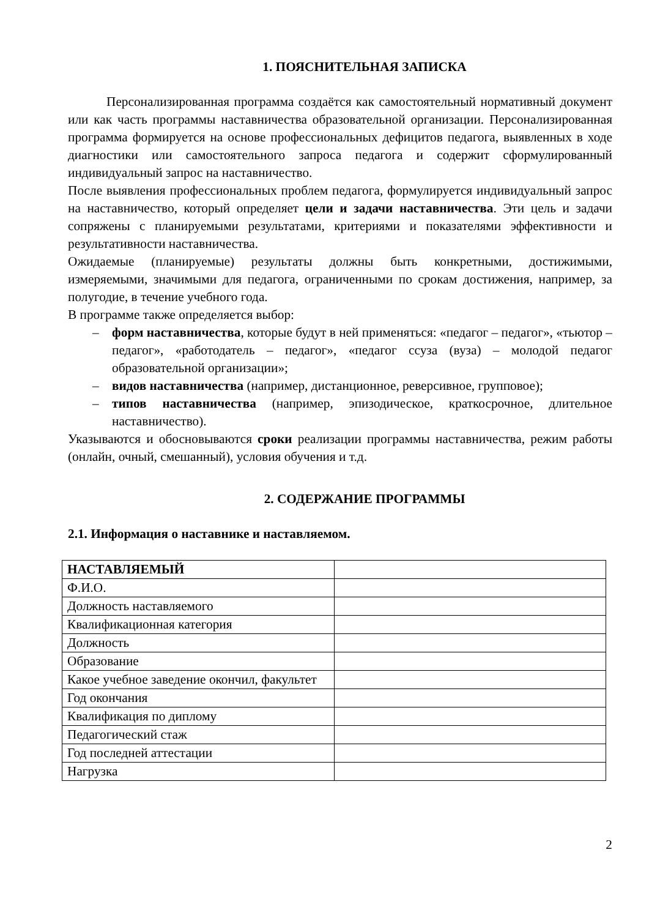1. ПОЯСНИТЕЛЬНАЯ ЗАПИСКА
Персонализированная программа создаётся как самостоятельный нормативный документ или как часть программы наставничества образовательной организации. Персонализированная программа формируется на основе профессиональных дефицитов педагога, выявленных в ходе диагностики или самостоятельного запроса педагога и содержит сформулированный индивидуальный запрос на наставничество.
После выявления профессиональных проблем педагога, формулируется индивидуальный запрос на наставничество, который определяет цели и задачи наставничества. Эти цель и задачи сопряжены с планируемыми результатами, критериями и показателями эффективности и результативности наставничества.
Ожидаемые (планируемые) результаты должны быть конкретными, достижимыми, измеряемыми, значимыми для педагога, ограниченными по срокам достижения, например, за полугодие, в течение учебного года.
В программе также определяется выбор:
– форм наставничества, которые будут в ней применяться: «педагог – педагог», «тьютор – педагог», «работодатель – педагог», «педагог ссуза (вуза) – молодой педагог образовательной организации»;
– видов наставничества (например, дистанционное, реверсивное, групповое);
– типов наставничества (например, эпизодическое, краткосрочное, длительное наставничество).
Указываются и обосновываются сроки реализации программы наставничества, режим работы (онлайн, очный, смешанный), условия обучения и т.д.
2. СОДЕРЖАНИЕ ПРОГРАММЫ
2.1. Информация о наставнике и наставляемом.
| НАСТАВЛЯЕМЫЙ | |
| Ф.И.О. | |
| Должность наставляемого | |
| Квалификационная категория | |
| Должность | |
| Образование | |
| Какое учебное заведение окончил, факультет | |
| Год окончания | |
| Квалификация по диплому | |
| Педагогический стаж | |
| Год последней аттестации | |
| Нагрузка | |
2